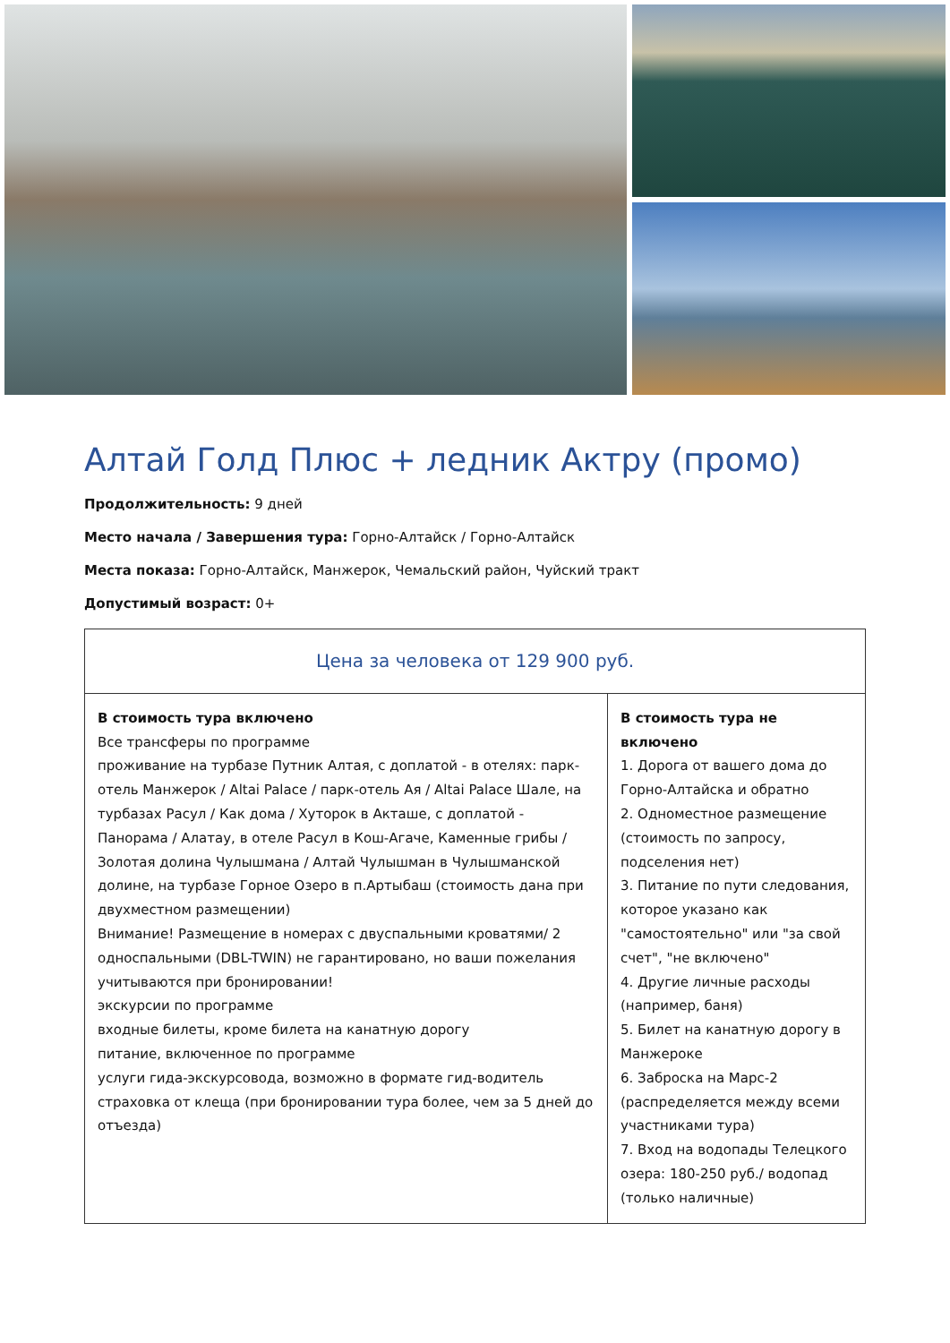Алтай Голд Плюс + ледник Актру (промо)
Продолжительность: 9 дней
Место начала / Завершения тура: Горно-Алтайск / Горно-Алтайск
Места показа: Горно-Алтайск, Манжерок, Чемальский район, Чуйский тракт
Допустимый возраст: 0+
| Цена за человека от 129 900 руб. | |
| --- | --- |
| В стоимость тура включено Все трансферы по программе проживание на турбазе Путник Алтая, с доплатой - в отелях: парк-отель Манжерок / Altai Palace / парк-отель Ая / Altai Palace Шале, на турбазах Расул / Как дома / Хуторок в Акташе, с доплатой - Панорама / Алатау, в отеле Расул в Кош-Агаче, Каменные грибы / Золотая долина Чулышмана / Алтай Чулышман в Чулышманской долине, на турбазе Горное Озеро в п.Артыбаш (стоимость дана при двухместном размещении) Внимание! Размещение в номерах с двуспальными кроватями/ 2 односпальными (DBL-TWIN) не гарантировано, но ваши пожелания учитываются при бронировании! экскурсии по программе входные билеты, кроме билета на канатную дорогу питание, включенное по программе услуги гида-экскурсовода, возможно в формате гид-водитель страховка от клеща (при бронировании тура более, чем за 5 дней до отъезда) | В стоимость тура не включено 1. Дорога от вашего дома до Горно-Алтайска и обратно 2. Одноместное размещение (стоимость по запросу, подселения нет) 3. Питание по пути следования, которое указано как "самостоятельно" или "за свой счет", "не включено" 4. Другие личные расходы (например, баня) 5. Билет на канатную дорогу в Манжероке 6. Заброска на Марс-2 (распределяется между всеми участниками тура) 7. Вход на водопады Телецкого озера: 180-250 руб./ водопад (только наличные) |